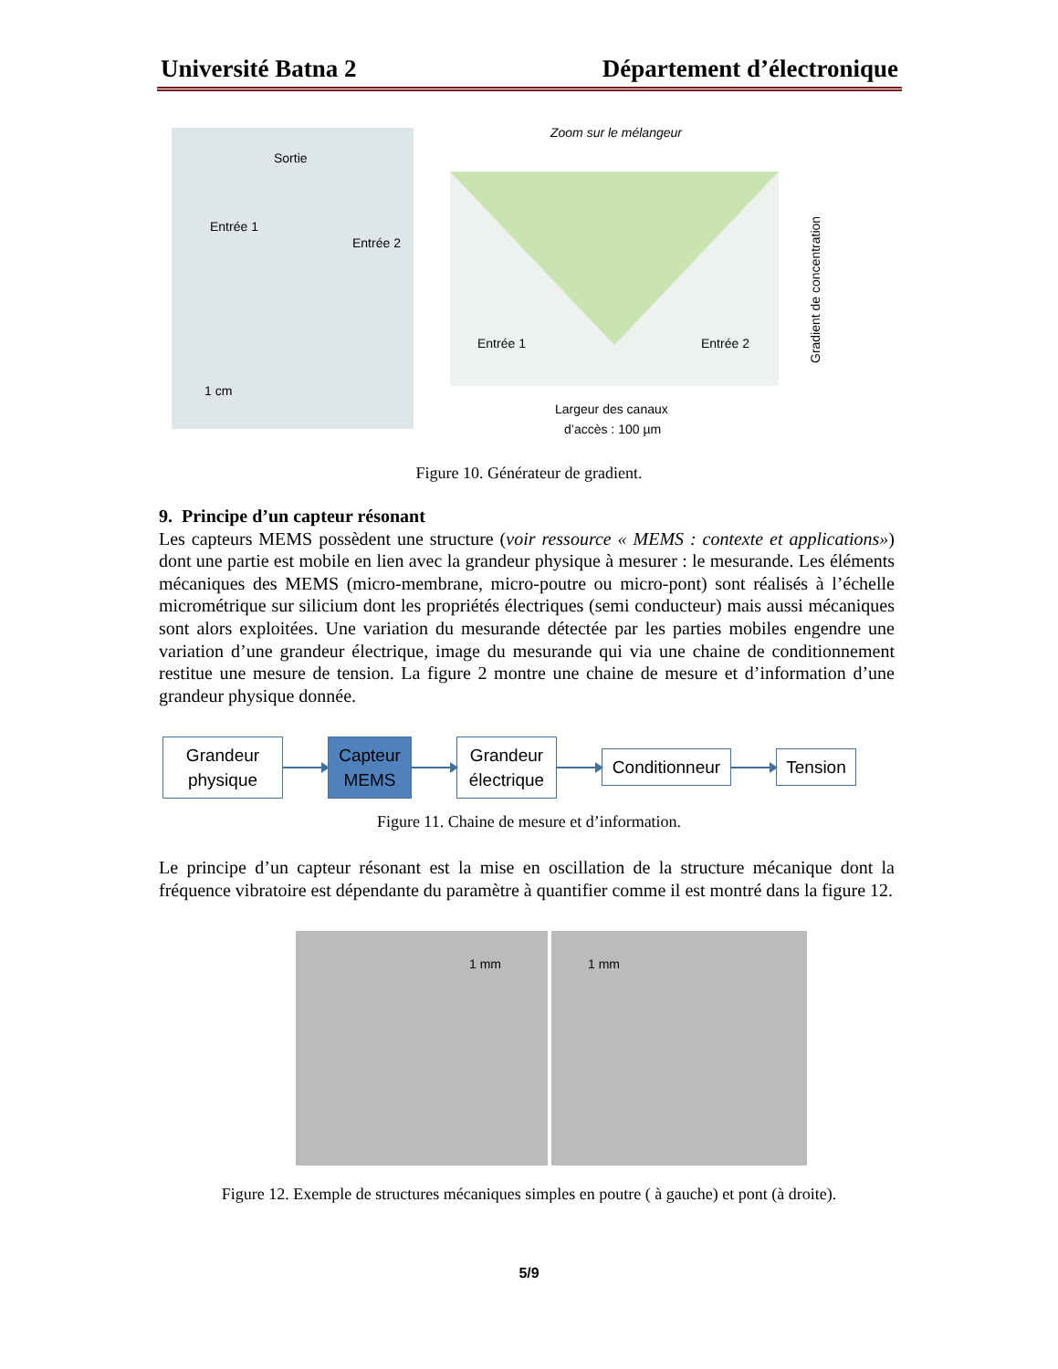Université Batna 2 Département d’électronique
Sortie
Entrée 1
Entrée 2
1 cm
Zoom sur le mélangeur
Entrée 1
Entrée 2
Largeur des canaux
d’accès : 100 µm
Gradient de concentration
Figure 10. Générateur de gradient.
9. Principe d’un capteur résonant
Les capteurs MEMS possèdent une structure (voir ressource « MEMS : contexte et applications») dont une partie est mobile en lien avec la grandeur physique à mesurer : le mesurande. Les éléments mécaniques des MEMS (micro-membrane, micro-poutre ou micro-pont) sont réalisés à l’échelle micrométrique sur silicium dont les propriétés électriques (semi conducteur) mais aussi mécaniques sont alors exploitées. Une variation du mesurande détectée par les parties mobiles engendre une variation d’une grandeur électrique, image du mesurande qui via une chaine de conditionnement restitue une mesure de tension. La figure 2 montre une chaine de mesure et d’information d’une grandeur physique donnée.
Grandeur
physique
Capteur
MEMS
Grandeur
électrique
Conditionneur
Tension
Figure 11. Chaine de mesure et d’information.
Le principe d’un capteur résonant est la mise en oscillation de la structure mécanique dont la fréquence vibratoire est dépendante du paramètre à quantifier comme il est montré dans la figure 12.
1 mm 1 mm
Figure 12. Exemple de structures mécaniques simples en poutre ( à gauche) et pont (à droite).
5/9